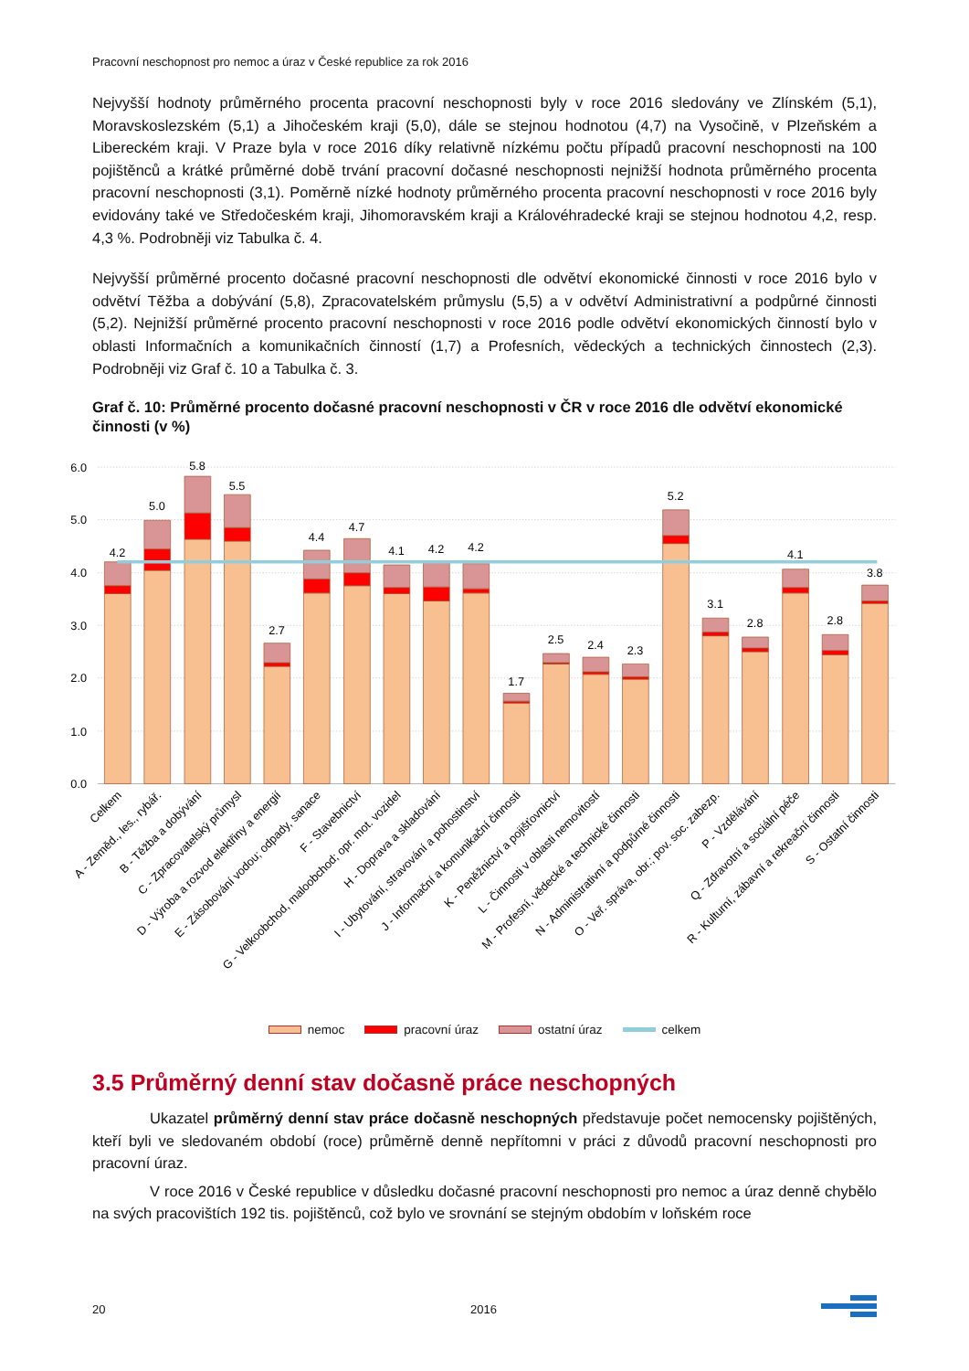Pracovní neschopnost pro nemoc a úraz v České republice za rok 2016
Nejvyšší hodnoty průměrného procenta pracovní neschopnosti byly v roce 2016 sledovány ve Zlínském (5,1), Moravskoslezském (5,1) a Jihočeském kraji (5,0), dále se stejnou hodnotou (4,7) na Vysočině, v Plzeňském a Libereckém kraji. V Praze byla v roce 2016 díky relativně nízkému počtu případů pracovní neschopnosti na 100 pojištěnců a krátké průměrné době trvání pracovní dočasné neschopnosti nejnižší hodnota průměrného procenta pracovní neschopnosti (3,1). Poměrně nízké hodnoty průměrného procenta pracovní neschopnosti v roce 2016 byly evidovány také ve Středočeském kraji, Jihomoravském kraji a Královéhradecké kraji se stejnou hodnotou 4,2, resp. 4,3 %. Podrobněji viz Tabulka č. 4.
Nejvyšší průměrné procento dočasné pracovní neschopnosti dle odvětví ekonomické činnosti v roce 2016 bylo v odvětví Těžba a dobývání (5,8), Zpracovatelském průmyslu (5,5) a v odvětví Administrativní a podpůrné činnosti (5,2). Nejnižší průměrné procento pracovní neschopnosti v roce 2016 podle odvětví ekonomických činností bylo v oblasti Informačních a komunikačních činností (1,7) a Profesních, vědeckých a technických činnostech (2,3). Podrobněji viz Graf č. 10 a Tabulka č. 3.
Graf č. 10: Průměrné procento dočasné pracovní neschopnosti v ČR v roce 2016 dle odvětví ekonomické činnosti (v %)
6.0
5.0
4.0
3.0
2.0
1.0
0.0
4.2
5.0
5.8
5.5
2.7
4.4
4.7
4.1
4.2
4.2
1.7
2.5
2.4
2.3
5.2
3.1
2.8
4.1
2.8
3.8
Celkem
A - Zeměd., les., rybář.
B - Těžba a dobývání
C - Zpracovatelský průmysl
D - Výroba a rozvod elektřiny a energií
E - Zásobování vodou; odpady, sanace
F - Stavebnictví
G - Velkoobchod, maloobchod; opr. mot. vozidel
H - Doprava a skladování
I - Ubytování, stravování a pohostinství
J - Informační a komunikační činnosti
K - Peněžnictví a pojišťovnictví
L - Činnosti v oblasti nemovitostí
M - Profesní, vědecké a technické činnosti
N - Administrativní a podpůrné činnosti
O - Veř. správa, obr.; pov. soc. zabezp.
P - Vzdělávání
Q - Zdravotní a sociální péče
R - Kulturní, zábavní a rekreační činnosti
S - Ostatní činnosti
nemoc pracovní úraz ostatní úraz celkem
3.5 Průměrný denní stav dočasně práce neschopných
Ukazatel průměrný denní stav práce dočasně neschopných představuje počet nemocensky pojištěných, kteří byli ve sledovaném období (roce) průměrně denně nepřítomni v práci z důvodů pracovní neschopnosti pro pracovní úraz.
V roce 2016 v České republice v důsledku dočasné pracovní neschopnosti pro nemoc a úraz denně chybělo na svých pracovištích 192 tis. pojištěnců, což bylo ve srovnání se stejným obdobím v loňském roce
20 2016